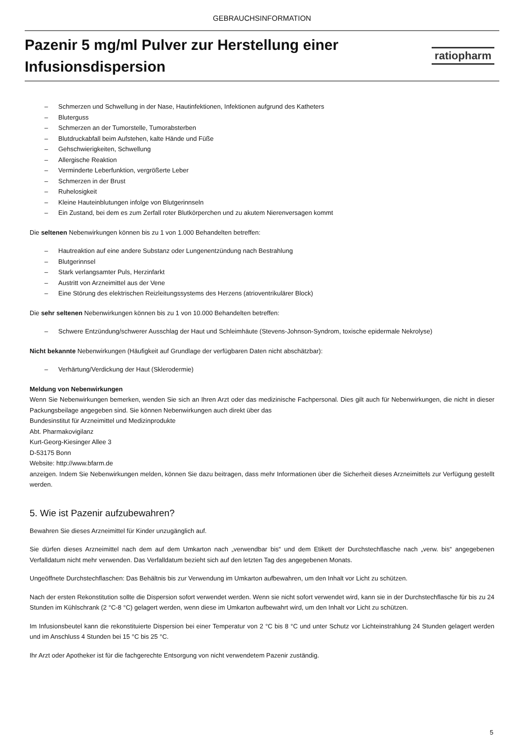GEBRAUCHSINFORMATION
Pazenir 5 mg/ml Pulver zur Herstellung einer Infusionsdispersion
ratiopharm
– Schmerzen und Schwellung in der Nase, Hautinfektionen, Infektionen aufgrund des Katheters
– Bluterguss
– Schmerzen an der Tumorstelle, Tumorabsterben
– Blutdruckabfall beim Aufstehen, kalte Hände und Füße
– Gehschwierigkeiten, Schwellung
– Allergische Reaktion
– Verminderte Leberfunktion, vergrößerte Leber
– Schmerzen in der Brust
– Ruhelosigkeit
– Kleine Hauteinblutungen infolge von Blutgerinnseln
– Ein Zustand, bei dem es zum Zerfall roter Blutkörperchen und zu akutem Nierenversagen kommt
Die seltenen Nebenwirkungen können bis zu 1 von 1.000 Behandelten betreffen:
– Hautreaktion auf eine andere Substanz oder Lungenentzündung nach Bestrahlung
– Blutgerinnsel
– Stark verlangsamter Puls, Herzinfarkt
– Austritt von Arzneimittel aus der Vene
– Eine Störung des elektrischen Reizleitungssystems des Herzens (atrioventrikulärer Block)
Die sehr seltenen Nebenwirkungen können bis zu 1 von 10.000 Behandelten betreffen:
– Schwere Entzündung/schwerer Ausschlag der Haut und Schleimhäute (Stevens-Johnson-Syndrom, toxische epidermale Nekrolyse)
Nicht bekannte Nebenwirkungen (Häufigkeit auf Grundlage der verfügbaren Daten nicht abschätzbar):
– Verhärtung/Verdickung der Haut (Sklerodermie)
Meldung von Nebenwirkungen
Wenn Sie Nebenwirkungen bemerken, wenden Sie sich an Ihren Arzt oder das medizinische Fachpersonal. Dies gilt auch für Nebenwirkungen, die nicht in dieser Packungsbeilage angegeben sind. Sie können Nebenwirkungen auch direkt über das
Bundesinstitut für Arzneimittel und Medizinprodukte
Abt. Pharmakovigilanz
Kurt-Georg-Kiesinger Allee 3
D-53175 Bonn
Website: http://www.bfarm.de
anzeigen. Indem Sie Nebenwirkungen melden, können Sie dazu beitragen, dass mehr Informationen über die Sicherheit dieses Arzneimittels zur Verfügung gestellt werden.
5. Wie ist Pazenir aufzubewahren?
Bewahren Sie dieses Arzneimittel für Kinder unzugänglich auf.
Sie dürfen dieses Arzneimittel nach dem auf dem Umkarton nach „verwendbar bis“ und dem Etikett der Durchstechflasche nach „verw. bis“ angegebenen Verfalldatum nicht mehr verwenden. Das Verfalldatum bezieht sich auf den letzten Tag des angegebenen Monats.
Ungeöffnete Durchstechflaschen: Das Behältnis bis zur Verwendung im Umkarton aufbewahren, um den Inhalt vor Licht zu schützen.
Nach der ersten Rekonstitution sollte die Dispersion sofort verwendet werden. Wenn sie nicht sofort verwendet wird, kann sie in der Durchstechflasche für bis zu 24 Stunden im Kühlschrank (2 °C-8 °C) gelagert werden, wenn diese im Umkarton aufbewahrt wird, um den Inhalt vor Licht zu schützen.
Im Infusionsbeutel kann die rekonstituierte Dispersion bei einer Temperatur von 2 °C bis 8 °C und unter Schutz vor Lichteinstrahlung 24 Stunden gelagert werden und im Anschluss 4 Stunden bei 15 °C bis 25 °C.
Ihr Arzt oder Apotheker ist für die fachgerechte Entsorgung von nicht verwendetem Pazenir zuständig.
5